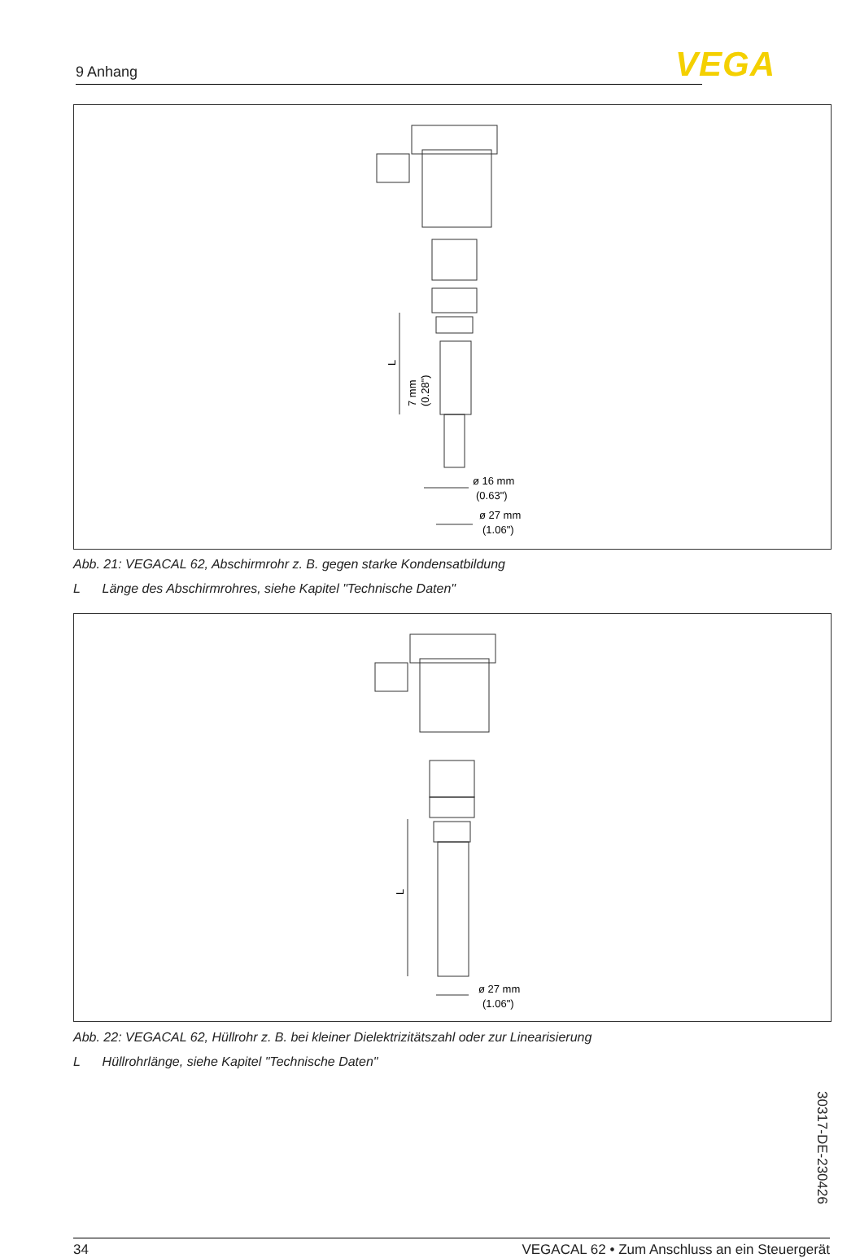9 Anhang VEGA
L
7 mm
(0.28")
ø 16 mm
(0.63")
ø 27 mm
(1.06")
Abb. 21: VEGACAL 62, Abschirmrohr z. B. gegen starke Kondensatbildung
L Länge des Abschirmrohres, siehe Kapitel "Technische Daten"
L
ø 27 mm
(1.06")
Abb. 22: VEGACAL 62, Hüllrohr z. B. bei kleiner Dielektrizitätszahl oder zur Linearisierung
L Hüllrohrlänge, siehe Kapitel "Technische Daten"
30317-DE-230426
34 VEGACAL 62 • Zum Anschluss an ein Steuergerät